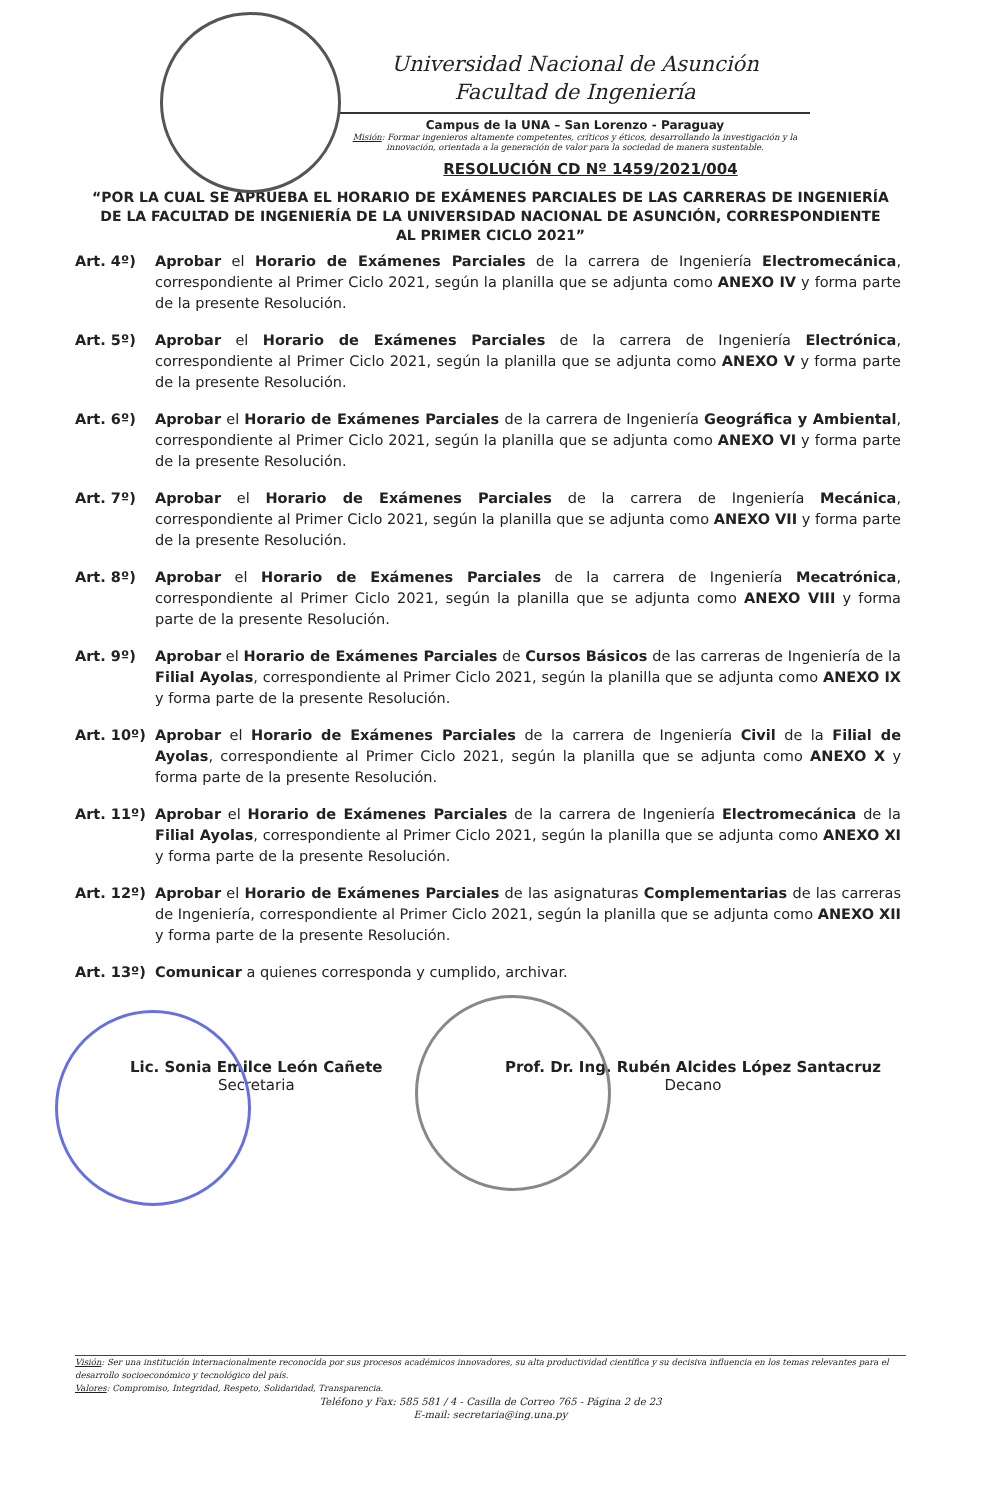Universidad Nacional de Asunción
Facultad de Ingeniería
Campus de la UNA – San Lorenzo - Paraguay
Misión: Formar ingenieros altamente competentes, críticos y éticos, desarrollando la investigación y la innovación, orientada a la generación de valor para la sociedad de manera sustentable.
RESOLUCIÓN CD Nº 1459/2021/004
“POR LA CUAL SE APRUEBA EL HORARIO DE EXÁMENES PARCIALES DE LAS CARRERAS DE INGENIERÍA DE LA FACULTAD DE INGENIERÍA DE LA UNIVERSIDAD NACIONAL DE ASUNCIÓN, CORRESPONDIENTE AL PRIMER CICLO 2021”
Art. 4º) Aprobar el Horario de Exámenes Parciales de la carrera de Ingeniería Electromecánica, correspondiente al Primer Ciclo 2021, según la planilla que se adjunta como ANEXO IV y forma parte de la presente Resolución.
Art. 5º) Aprobar el Horario de Exámenes Parciales de la carrera de Ingeniería Electrónica, correspondiente al Primer Ciclo 2021, según la planilla que se adjunta como ANEXO V y forma parte de la presente Resolución.
Art. 6º) Aprobar el Horario de Exámenes Parciales de la carrera de Ingeniería Geográfica y Ambiental, correspondiente al Primer Ciclo 2021, según la planilla que se adjunta como ANEXO VI y forma parte de la presente Resolución.
Art. 7º) Aprobar el Horario de Exámenes Parciales de la carrera de Ingeniería Mecánica, correspondiente al Primer Ciclo 2021, según la planilla que se adjunta como ANEXO VII y forma parte de la presente Resolución.
Art. 8º) Aprobar el Horario de Exámenes Parciales de la carrera de Ingeniería Mecatrónica, correspondiente al Primer Ciclo 2021, según la planilla que se adjunta como ANEXO VIII y forma parte de la presente Resolución.
Art. 9º) Aprobar el Horario de Exámenes Parciales de Cursos Básicos de las carreras de Ingeniería de la Filial Ayolas, correspondiente al Primer Ciclo 2021, según la planilla que se adjunta como ANEXO IX y forma parte de la presente Resolución.
Art. 10º) Aprobar el Horario de Exámenes Parciales de la carrera de Ingeniería Civil de la Filial de Ayolas, correspondiente al Primer Ciclo 2021, según la planilla que se adjunta como ANEXO X y forma parte de la presente Resolución.
Art. 11º) Aprobar el Horario de Exámenes Parciales de la carrera de Ingeniería Electromecánica de la Filial Ayolas, correspondiente al Primer Ciclo 2021, según la planilla que se adjunta como ANEXO XI y forma parte de la presente Resolución.
Art. 12º) Aprobar el Horario de Exámenes Parciales de las asignaturas Complementarias de las carreras de Ingeniería, correspondiente al Primer Ciclo 2021, según la planilla que se adjunta como ANEXO XII y forma parte de la presente Resolución.
Art. 13º) Comunicar a quienes corresponda y cumplido, archivar.
Lic. Sonia Emilce León Cañete
Secretaria
Prof. Dr. Ing. Rubén Alcides López Santacruz
Decano
Visión: Ser una institución internacionalmente reconocida por sus procesos académicos innovadores, su alta productividad científica y su decisiva influencia en los temas relevantes para el desarrollo socioeconómico y tecnológico del país.
Valores: Compromiso, Integridad, Respeto, Solidaridad, Transparencia.
Teléfono y Fax: 585 581 / 4 - Casilla de Correo 765 - Página 2 de 23
E-mail: secretaria@ing.una.py